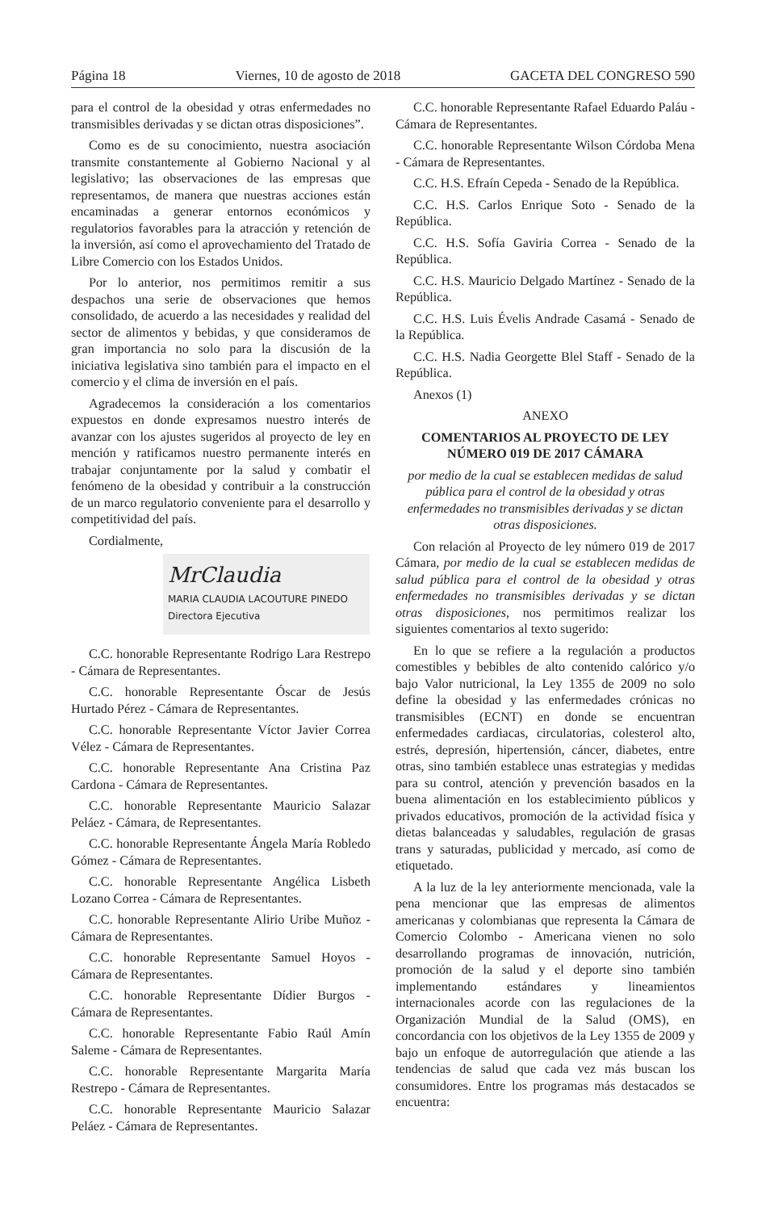Página 18 Viernes, 10 de agosto de 2018 GACETA DEL CONGRESO 590
para el control de la obesidad y otras enfermedades no transmisibles derivadas y se dictan otras disposiciones”.
Como es de su conocimiento, nuestra asociación transmite constantemente al Gobierno Nacional y al legislativo; las observaciones de las empresas que representamos, de manera que nuestras acciones están encaminadas a generar entornos económicos y regulatorios favorables para la atracción y retención de la inversión, así como el aprovechamiento del Tratado de Libre Comercio con los Estados Unidos.
Por lo anterior, nos permitimos remitir a sus despachos una serie de observaciones que hemos consolidado, de acuerdo a las necesidades y realidad del sector de alimentos y bebidas, y que consideramos de gran importancia no solo para la discusión de la iniciativa legislativa sino también para el impacto en el comercio y el clima de inversión en el país.
Agradecemos la consideración a los comentarios expuestos en donde expresamos nuestro interés de avanzar con los ajustes sugeridos al proyecto de ley en mención y ratificamos nuestro permanente interés en trabajar conjuntamente por la salud y combatir el fenómeno de la obesidad y contribuir a la construcción de un marco regulatorio conveniente para el desarrollo y competitividad del país.
Cordialmente,
MrClaudia
MARIA CLAUDIA LACOUTURE PINEDO
Directora Ejecutiva
C.C. honorable Representante Rodrigo Lara Restrepo - Cámara de Representantes.
C.C. honorable Representante Óscar de Jesús Hurtado Pérez - Cámara de Representantes.
C.C. honorable Representante Víctor Javier Correa Vélez - Cámara de Representantes.
C.C. honorable Representante Ana Cristina Paz Cardona - Cámara de Representantes.
C.C. honorable Representante Mauricio Salazar Peláez - Cámara, de Representantes.
C.C. honorable Representante Ángela María Robledo Gómez - Cámara de Representantes.
C.C. honorable Representante Angélica Lisbeth Lozano Correa - Cámara de Representantes.
C.C. honorable Representante Alirio Uribe Muñoz - Cámara de Representantes.
C.C. honorable Representante Samuel Hoyos - Cámara de Representantes.
C.C. honorable Representante Dídier Burgos - Cámara de Representantes.
C.C. honorable Representante Fabio Raúl Amín Saleme - Cámara de Representantes.
C.C. honorable Representante Margarita María Restrepo - Cámara de Representantes.
C.C. honorable Representante Mauricio Salazar Peláez - Cámara de Representantes.
C.C. honorable Representante Rafael Eduardo Paláu - Cámara de Representantes.
C.C. honorable Representante Wilson Córdoba Mena - Cámara de Representantes.
C.C. H.S. Efraín Cepeda - Senado de la República.
C.C. H.S. Carlos Enrique Soto - Senado de la República.
C.C. H.S. Sofía Gaviria Correa - Senado de la República.
C.C. H.S. Mauricio Delgado Martínez - Senado de la República.
C.C. H.S. Luis Évelis Andrade Casamá - Senado de la República.
C.C. H.S. Nadia Georgette Blel Staff - Senado de la República.
Anexos (1)
ANEXO
COMENTARIOS AL PROYECTO DE LEY NÚMERO 019 DE 2017 CÁMARA
por medio de la cual se establecen medidas de salud pública para el control de la obesidad y otras enfermedades no transmisibles derivadas y se dictan otras disposiciones.
Con relación al Proyecto de ley número 019 de 2017 Cámara, por medio de la cual se establecen medidas de salud pública para el control de la obesidad y otras enfermedades no transmisibles derivadas y se dictan otras disposiciones, nos permitimos realizar los siguientes comentarios al texto sugerido:
En lo que se refiere a la regulación a productos comestibles y bebibles de alto contenido calórico y/o bajo Valor nutricional, la Ley 1355 de 2009 no solo define la obesidad y las enfermedades crónicas no transmisibles (ECNT) en donde se encuentran enfermedades cardiacas, circulatorias, colesterol alto, estrés, depresión, hipertensión, cáncer, diabetes, entre otras, sino también establece unas estrategias y medidas para su control, atención y prevención basados en la buena alimentación en los establecimiento públicos y privados educativos, promoción de la actividad física y dietas balanceadas y saludables, regulación de grasas trans y saturadas, publicidad y mercado, así como de etiquetado.
A la luz de la ley anteriormente mencionada, vale la pena mencionar que las empresas de alimentos americanas y colombianas que representa la Cámara de Comercio Colombo - Americana vienen no solo desarrollando programas de innovación, nutrición, promoción de la salud y el deporte sino también implementando estándares y lineamientos internacionales acorde con las regulaciones de la Organización Mundial de la Salud (OMS), en concordancia con los objetivos de la Ley 1355 de 2009 y bajo un enfoque de autorregulación que atiende a las tendencias de salud que cada vez más buscan los consumidores. Entre los programas más destacados se encuentra: